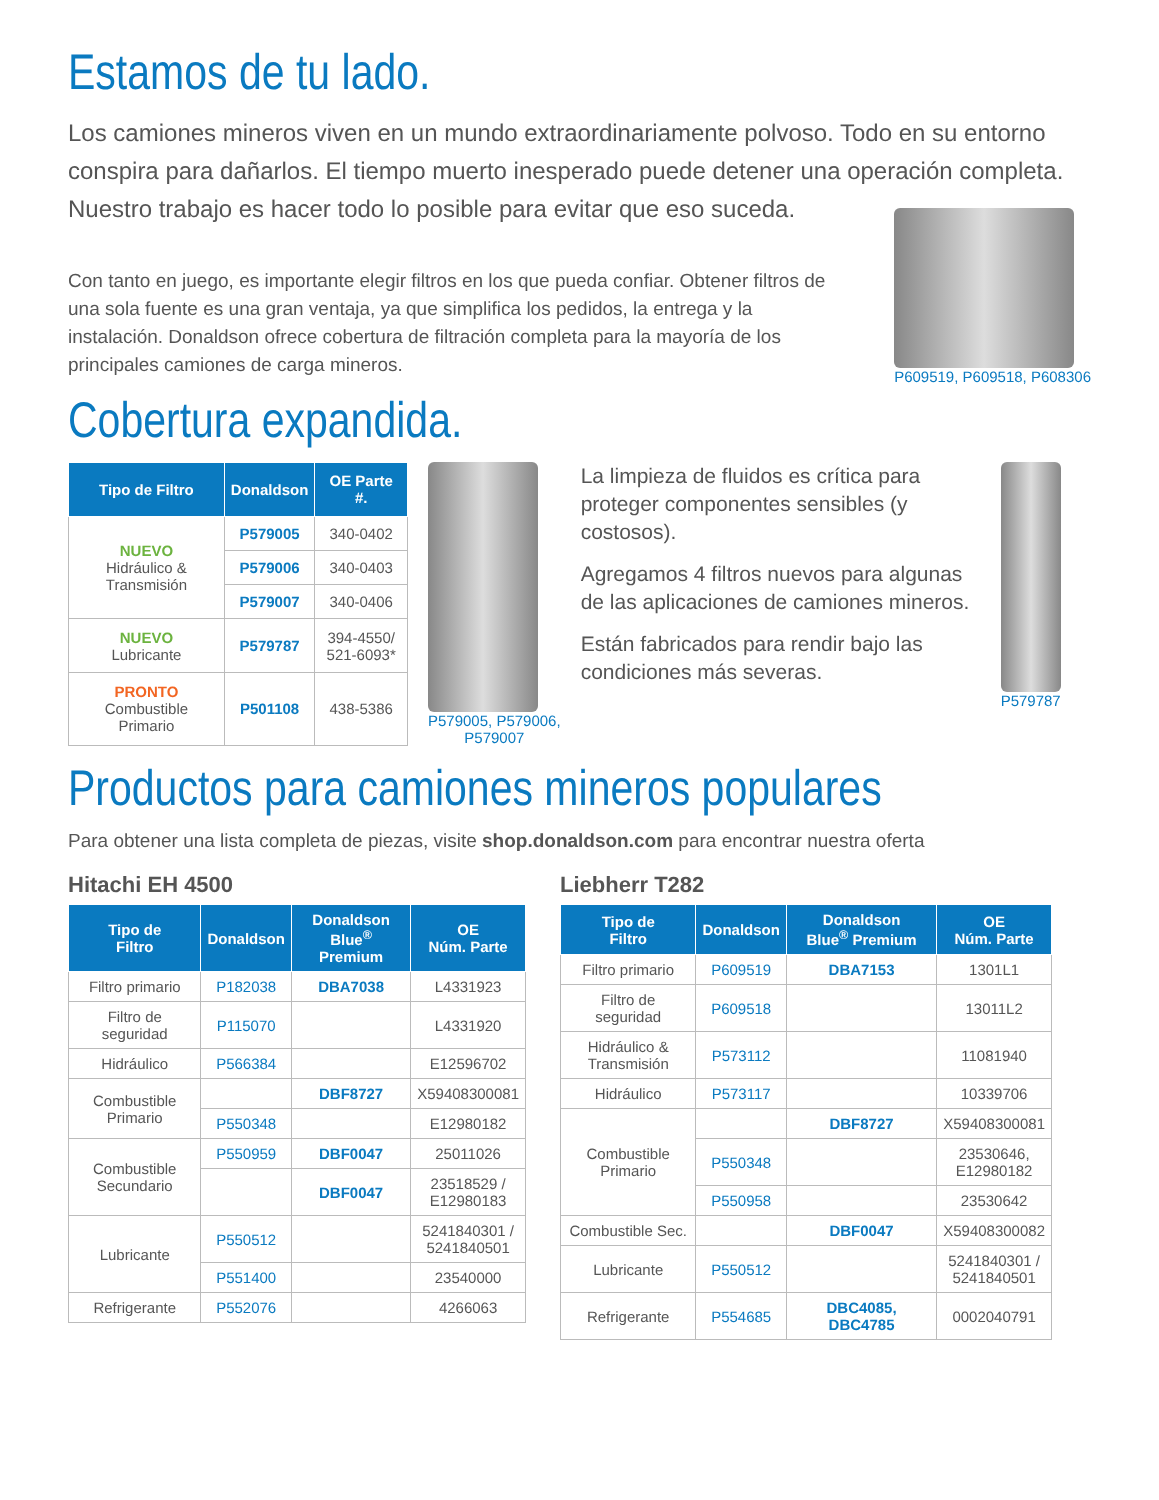Estamos de tu lado.
Los camiones mineros viven en un mundo extraordinariamente polvoso. Todo en su entorno conspira para dañarlos. El tiempo muerto inesperado puede detener una operación completa. Nuestro trabajo es hacer todo lo posible para evitar que eso suceda.
Con tanto en juego, es importante elegir filtros en los que pueda confiar. Obtener filtros de una sola fuente es una gran ventaja, ya que simplifica los pedidos, la entrega y la instalación. Donaldson ofrece cobertura de filtración completa para la mayoría de los principales camiones de carga mineros.
P609519, P609518, P608306
Cobertura expandida.
| Tipo de Filtro | Donaldson | OE Parte #. |
| --- | --- | --- |
| NUEVO Hidráulico & Transmisión | P579005 | 340-0402 |
| | P579006 | 340-0403 |
| | P579007 | 340-0406 |
| NUEVO Lubricante | P579787 | 394-4550/ 521-6093* |
| PRONTO Combustible Primario | P501108 | 438-5386 |
P579005, P579006,
P579007
La limpieza de fluidos es crítica para proteger componentes sensibles (y costosos).
Agregamos 4 filtros nuevos para algunas de las aplicaciones de camiones mineros.
Están fabricados para rendir bajo las condiciones más severas.
P579787
Productos para camiones mineros populares
Para obtener una lista completa de piezas, visite shop.donaldson.com para encontrar nuestra oferta
Hitachi EH 4500
| Tipo de Filtro | Donaldson | Donaldson Blue<sup>®</sup> Premium | OE Núm. Parte |
| --- | --- | --- | --- |
| Filtro primario | P182038 | DBA7038 | L4331923 |
| Filtro de seguridad | P115070 | | L4331920 |
| Hidráulico | P566384 | | E12596702 |
| Combustible Primario | | DBF8727 | X59408300081 |
| | P550348 | | E12980182 |
| Combustible Secundario | P550959 | DBF0047 | 25011026 |
| | | DBF0047 | 23518529 / E12980183 |
| Lubricante | P550512 | | 5241840301 / 5241840501 |
| | P551400 | | 23540000 |
| Refrigerante | P552076 | | 4266063 |
Liebherr T282
| Tipo de Filtro | Donaldson | Donaldson Blue<sup>®</sup> Premium | OE Núm. Parte |
| --- | --- | --- | --- |
| Filtro primario | P609519 | DBA7153 | 1301L1 |
| Filtro de seguridad | P609518 | | 13011L2 |
| Hidráulico & Transmisión | P573112 | | 11081940 |
| Hidráulico | P573117 | | 10339706 |
| Combustible Primario | | DBF8727 | X59408300081 |
| | P550348 | | 23530646, E12980182 |
| | P550958 | | 23530642 |
| Combustible Sec. | | DBF0047 | X59408300082 |
| Lubricante | P550512 | | 5241840301 / 5241840501 |
| Refrigerante | P554685 | DBC4085, DBC4785 | 0002040791 |